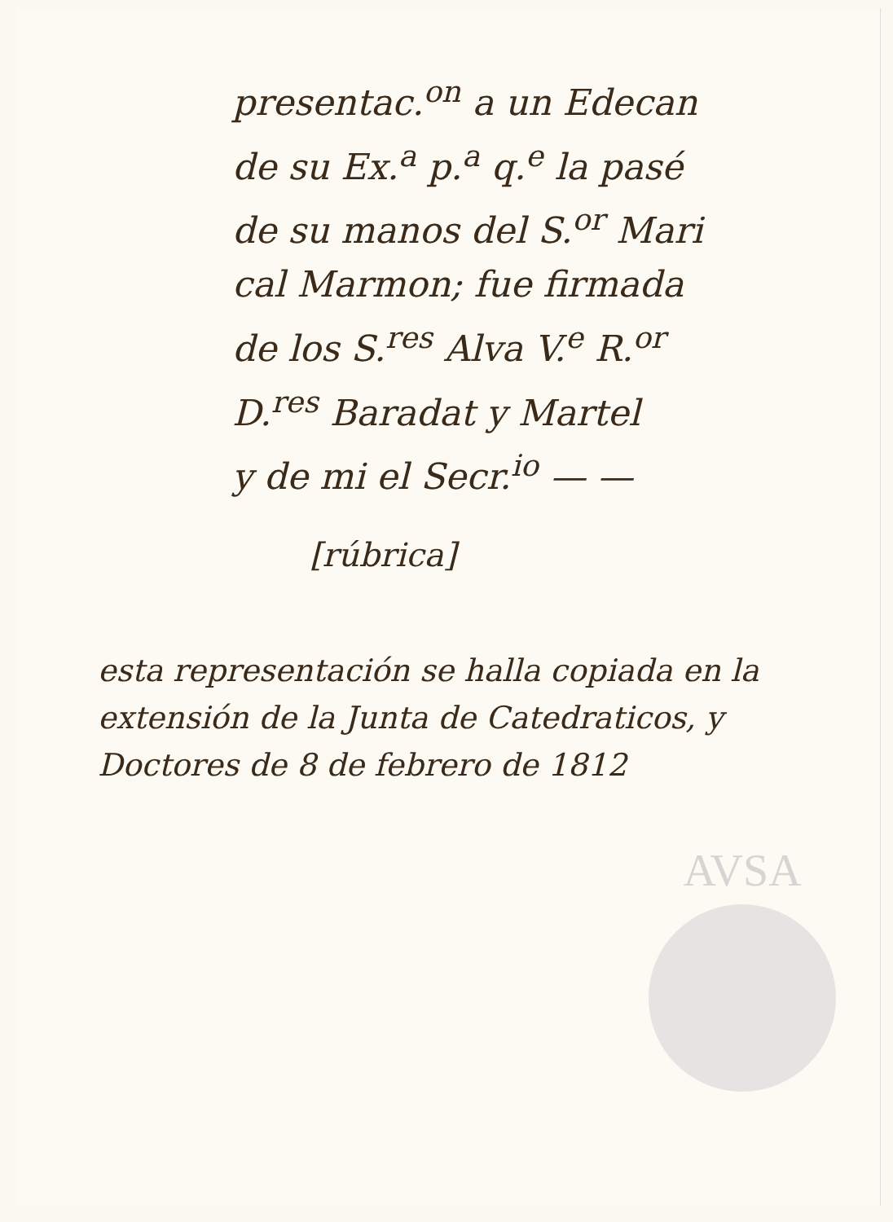presentac.<sup>on</sup> a un Edecan
de su Ex.<sup>a</sup> p.<sup>a</sup> q.<sup>e</sup> la pasé
de su manos del S.<sup>or</sup> Mari
cal Marmon; fue firmada
de los S.<sup>res</sup> Alva V.<sup>e</sup> R.<sup>or</sup>
D.<sup>res</sup> Baradat y Martel
y de mi el Secr.<sup>io</sup> — —
[rúbrica]
esta representación se halla copiada en la extensión de la Junta de Catedraticos, y Doctores de 8 de febrero de 1812
AVSA